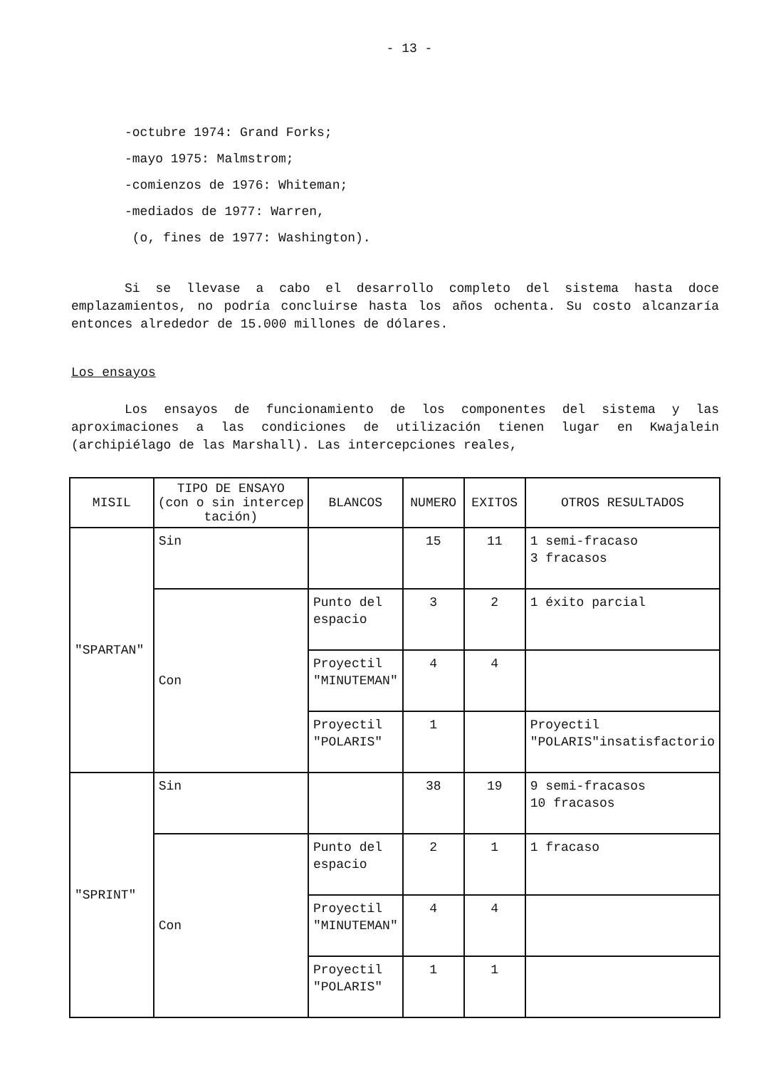- 13 -
-octubre 1974: Grand Forks;
-mayo 1975: Malmstrom;
-comienzos de 1976: Whiteman;
-mediados de 1977: Warren,
(o, fines de 1977: Washington).
Si se llevase a cabo el desarrollo completo del sistema hasta doce emplazamientos, no podría concluirse hasta los años ochenta. Su costo alcanzaría entonces alrededor de 15.000 millones de dólares.
Los ensayos
Los ensayos de funcionamiento de los componentes del sistema y las aproximaciones a las condiciones de utilización tienen lugar en Kwajalein (archipiélago de las Marshall). Las intercepciones reales,
| MISIL | TIPO DE ENSAYO (con o sin intercep tación) | BLANCOS | NUMERO | EXITOS | OTROS RESULTADOS |
| --- | --- | --- | --- | --- | --- |
| "SPARTAN" | Sin | | 15 | 11 | 1 semi-fracaso 3 fracasos |
| | Con | Punto del espacio | 3 | 2 | 1 éxito parcial |
| | | Proyectil "MINUTEMAN" | 4 | 4 | |
| | | Proyectil "POLARIS" | 1 | | Proyectil "POLARIS"insatisfactorio |
| "SPRINT" | Sin | | 38 | 19 | 9 semi-fracasos 10 fracasos |
| | Con | Punto del espacio | 2 | 1 | 1 fracaso |
| | | Proyectil "MINUTEMAN" | 4 | 4 | |
| | | Proyectil "POLARIS" | 1 | 1 | |